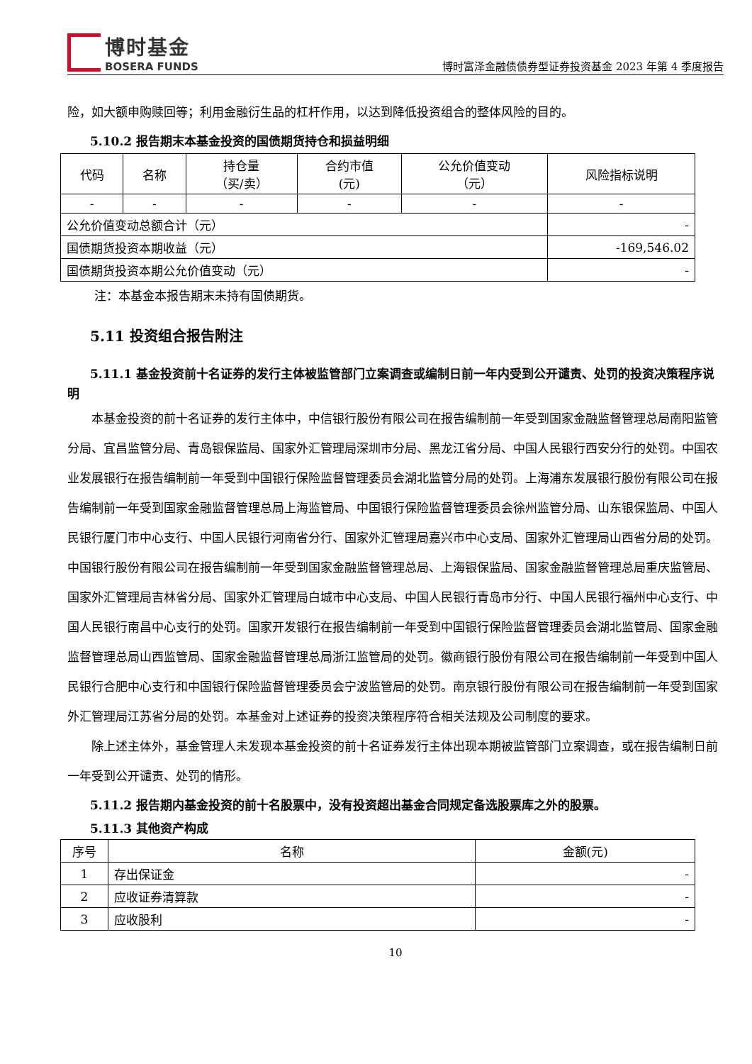博时基金
BOSERA FUNDS
博时富泽金融债债券型证券投资基金 2023 年第 4 季度报告
险，如大额申购赎回等；利用金融衍生品的杠杆作用，以达到降低投资组合的整体风险的目的。
5.10.2 报告期末本基金投资的国债期货持仓和损益明细
| 代码 | 名称 | 持仓量 （买/卖） | 合约市值 (元) | 公允价值变动 （元） | 风险指标说明 |
| --- | --- | --- | --- | --- | --- |
| - | - | - | - | - | - |
| 公允价值变动总额合计（元） | | | | | - |
| 国债期货投资本期收益（元） | | | | | -169,546.02 |
| 国债期货投资本期公允价值变动（元） | | | | | - |
注：本基金本报告期末未持有国债期货。
5.11 投资组合报告附注
5.11.1 基金投资前十名证券的发行主体被监管部门立案调查或编制日前一年内受到公开谴责、处罚的投资决策程序说明
本基金投资的前十名证券的发行主体中，中信银行股份有限公司在报告编制前一年受到国家金融监督管理总局南阳监管分局、宜昌监管分局、青岛银保监局、国家外汇管理局深圳市分局、黑龙江省分局、中国人民银行西安分行的处罚。中国农业发展银行在报告编制前一年受到中国银行保险监督管理委员会湖北监管分局的处罚。上海浦东发展银行股份有限公司在报告编制前一年受到国家金融监督管理总局上海监管局、中国银行保险监督管理委员会徐州监管分局、山东银保监局、中国人民银行厦门市中心支行、中国人民银行河南省分行、国家外汇管理局嘉兴市中心支局、国家外汇管理局山西省分局的处罚。中国银行股份有限公司在报告编制前一年受到国家金融监督管理总局、上海银保监局、国家金融监督管理总局重庆监管局、国家外汇管理局吉林省分局、国家外汇管理局白城市中心支局、中国人民银行青岛市分行、中国人民银行福州中心支行、中国人民银行南昌中心支行的处罚。国家开发银行在报告编制前一年受到中国银行保险监督管理委员会湖北监管局、国家金融监督管理总局山西监管局、国家金融监督管理总局浙江监管局的处罚。徽商银行股份有限公司在报告编制前一年受到中国人民银行合肥中心支行和中国银行保险监督管理委员会宁波监管局的处罚。南京银行股份有限公司在报告编制前一年受到国家外汇管理局江苏省分局的处罚。本基金对上述证券的投资决策程序符合相关法规及公司制度的要求。
除上述主体外，基金管理人未发现本基金投资的前十名证券发行主体出现本期被监管部门立案调查，或在报告编制日前一年受到公开谴责、处罚的情形。
5.11.2 报告期内基金投资的前十名股票中，没有投资超出基金合同规定备选股票库之外的股票。
5.11.3 其他资产构成
| 序号 | 名称 | 金额(元) |
| --- | --- | --- |
| 1 | 存出保证金 | - |
| 2 | 应收证券清算款 | - |
| 3 | 应收股利 | - |
10